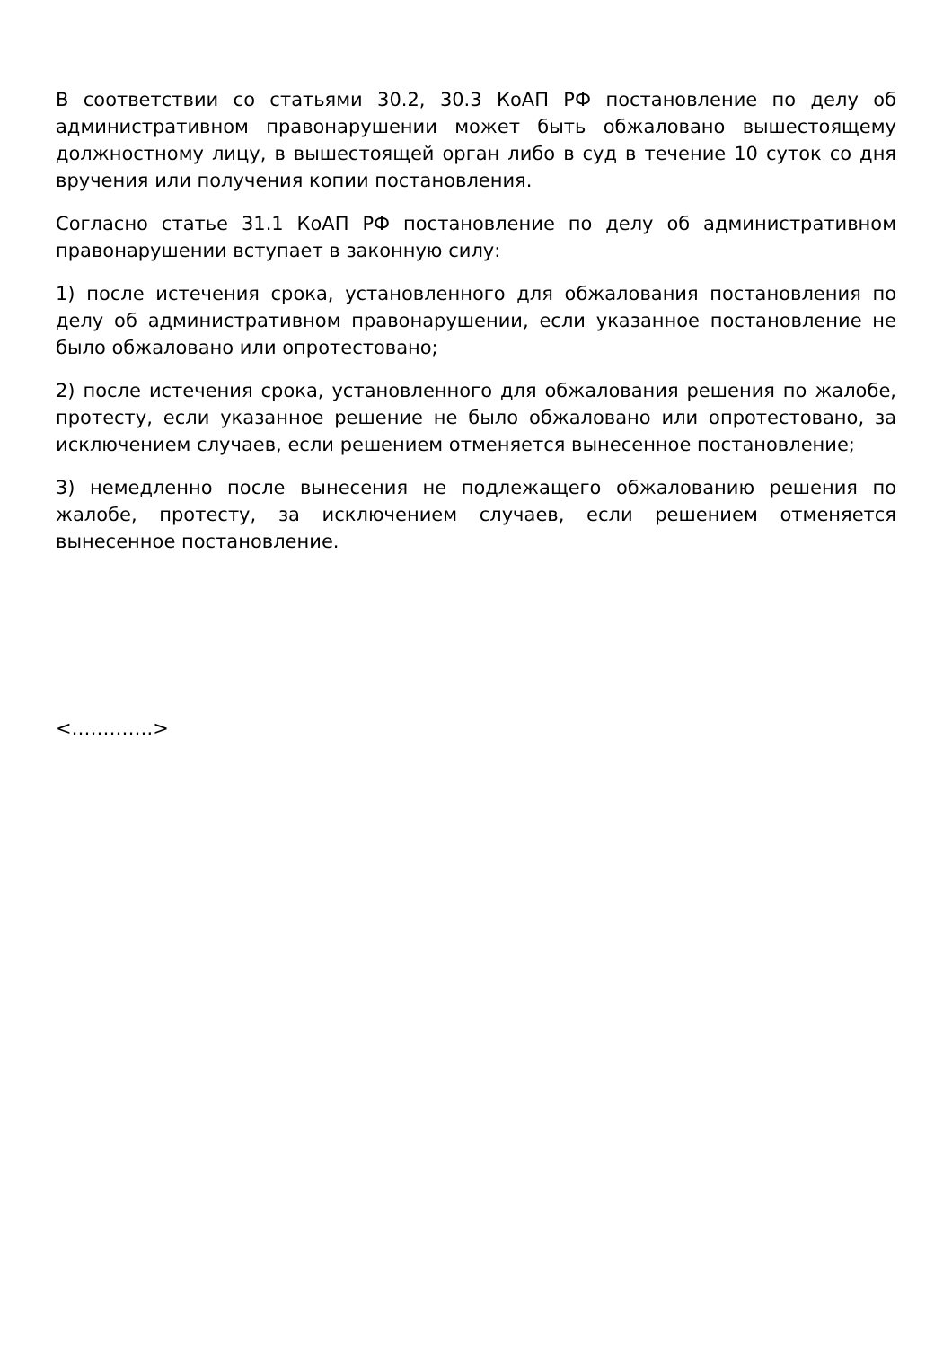В соответствии со статьями 30.2, 30.3 КоАП РФ постановление по делу об административном правонарушении может быть обжаловано вышестоящему должностному лицу, в вышестоящей орган либо в суд в течение 10 суток со дня вручения или получения копии постановления.
Согласно статье 31.1 КоАП РФ постановление по делу об административном правонарушении вступает в законную силу:
1) после истечения срока, установленного для обжалования постановления по делу об административном правонарушении, если указанное постановление не было обжаловано или опротестовано;
2) после истечения срока, установленного для обжалования решения по жалобе, протесту, если указанное решение не было обжаловано или опротестовано, за исключением случаев, если решением отменяется вынесенное постановление;
3) немедленно после вынесения не подлежащего обжалованию решения по жалобе, протесту, за исключением случаев, если решением отменяется вынесенное постановление.
<………….>